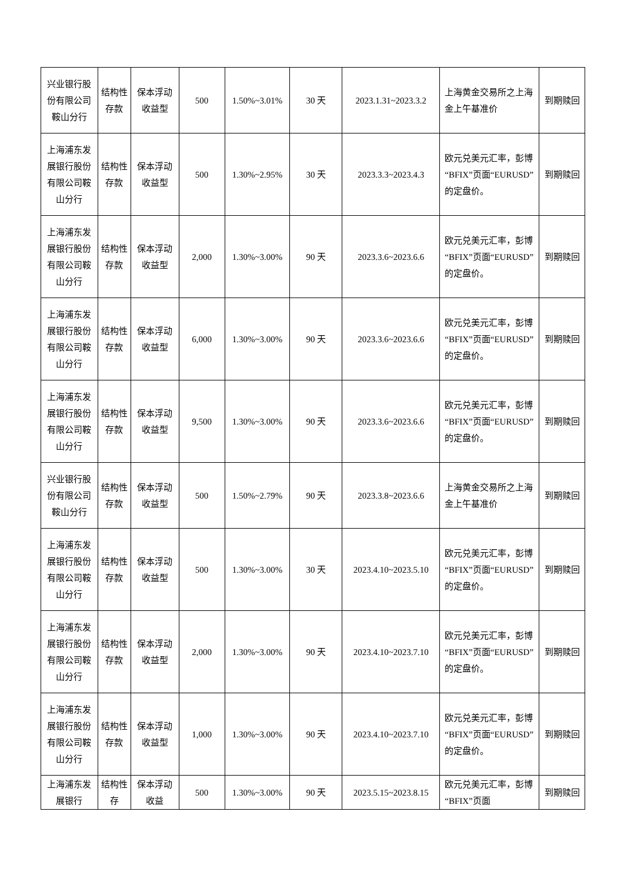| 兴业银行股份有限公司鞍山分行 | 结构性存款 | 保本浮动收益型 | 500 | 1.50%~3.01% | 30 天 | 2023.1.31~2023.3.2 | 上海黄金交易所之上海金上午基准价 | 到期赎回 |
| 上海浦东发展银行股份有限公司鞍山分行 | 结构性存款 | 保本浮动收益型 | 500 | 1.30%~2.95% | 30 天 | 2023.3.3~2023.4.3 | 欧元兑美元汇率，彭博“BFIX”页面“EURUSD”的定盘价。 | 到期赎回 |
| 上海浦东发展银行股份有限公司鞍山分行 | 结构性存款 | 保本浮动收益型 | 2,000 | 1.30%~3.00% | 90 天 | 2023.3.6~2023.6.6 | 欧元兑美元汇率，彭博“BFIX”页面“EURUSD”的定盘价。 | 到期赎回 |
| 上海浦东发展银行股份有限公司鞍山分行 | 结构性存款 | 保本浮动收益型 | 6,000 | 1.30%~3.00% | 90 天 | 2023.3.6~2023.6.6 | 欧元兑美元汇率，彭博“BFIX”页面“EURUSD”的定盘价。 | 到期赎回 |
| 上海浦东发展银行股份有限公司鞍山分行 | 结构性存款 | 保本浮动收益型 | 9,500 | 1.30%~3.00% | 90 天 | 2023.3.6~2023.6.6 | 欧元兑美元汇率，彭博“BFIX”页面“EURUSD”的定盘价。 | 到期赎回 |
| 兴业银行股份有限公司鞍山分行 | 结构性存款 | 保本浮动收益型 | 500 | 1.50%~2.79% | 90 天 | 2023.3.8~2023.6.6 | 上海黄金交易所之上海金上午基准价 | 到期赎回 |
| 上海浦东发展银行股份有限公司鞍山分行 | 结构性存款 | 保本浮动收益型 | 500 | 1.30%~3.00% | 30 天 | 2023.4.10~2023.5.10 | 欧元兑美元汇率，彭博“BFIX”页面“EURUSD”的定盘价。 | 到期赎回 |
| 上海浦东发展银行股份有限公司鞍山分行 | 结构性存款 | 保本浮动收益型 | 2,000 | 1.30%~3.00% | 90 天 | 2023.4.10~2023.7.10 | 欧元兑美元汇率，彭博“BFIX”页面“EURUSD”的定盘价。 | 到期赎回 |
| 上海浦东发展银行股份有限公司鞍山分行 | 结构性存款 | 保本浮动收益型 | 1,000 | 1.30%~3.00% | 90 天 | 2023.4.10~2023.7.10 | 欧元兑美元汇率，彭博“BFIX”页面“EURUSD”的定盘价。 | 到期赎回 |
| 上海浦东发展银行 | 结构性存 | 保本浮动收益 | 500 | 1.30%~3.00% | 90 天 | 2023.5.15~2023.8.15 | 欧元兑美元汇率，彭博“BFIX”页面 | 到期赎回 |